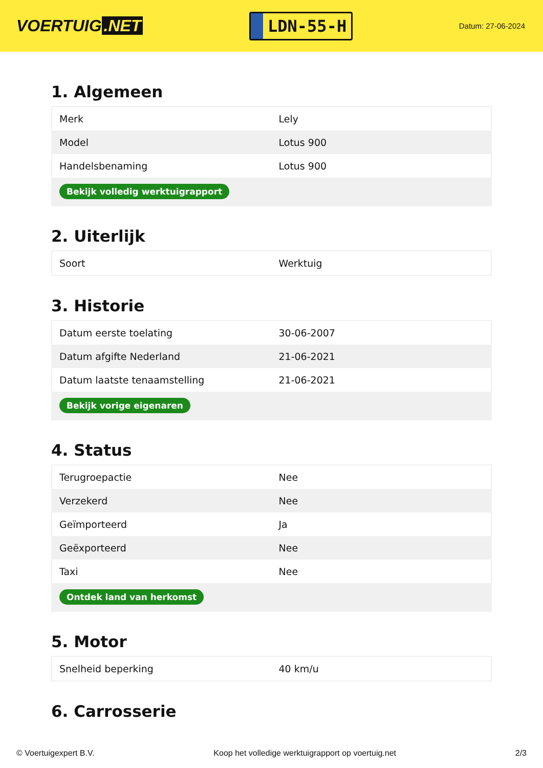VOERTUIG.NET
LDN-55-H
Datum: 27-06-2024
1. Algemeen
| Merk | Lely |
| Model | Lotus 900 |
| Handelsbenaming | Lotus 900 |
| Bekijk volledig werktuigrapport | |
2. Uiterlijk
| Soort | Werktuig |
3. Historie
| Datum eerste toelating | 30-06-2007 |
| Datum afgifte Nederland | 21-06-2021 |
| Datum laatste tenaamstelling | 21-06-2021 |
| Bekijk vorige eigenaren | |
4. Status
| Terugroepactie | Nee |
| Verzekerd | Nee |
| Geïmporteerd | Ja |
| Geëxporteerd | Nee |
| Taxi | Nee |
| Ontdek land van herkomst | |
5. Motor
| Snelheid beperking | 40 km/u |
6. Carrosserie
© Voertuigexpert B.V. Koop het volledige werktuigrapport op voertuig.net 2/3